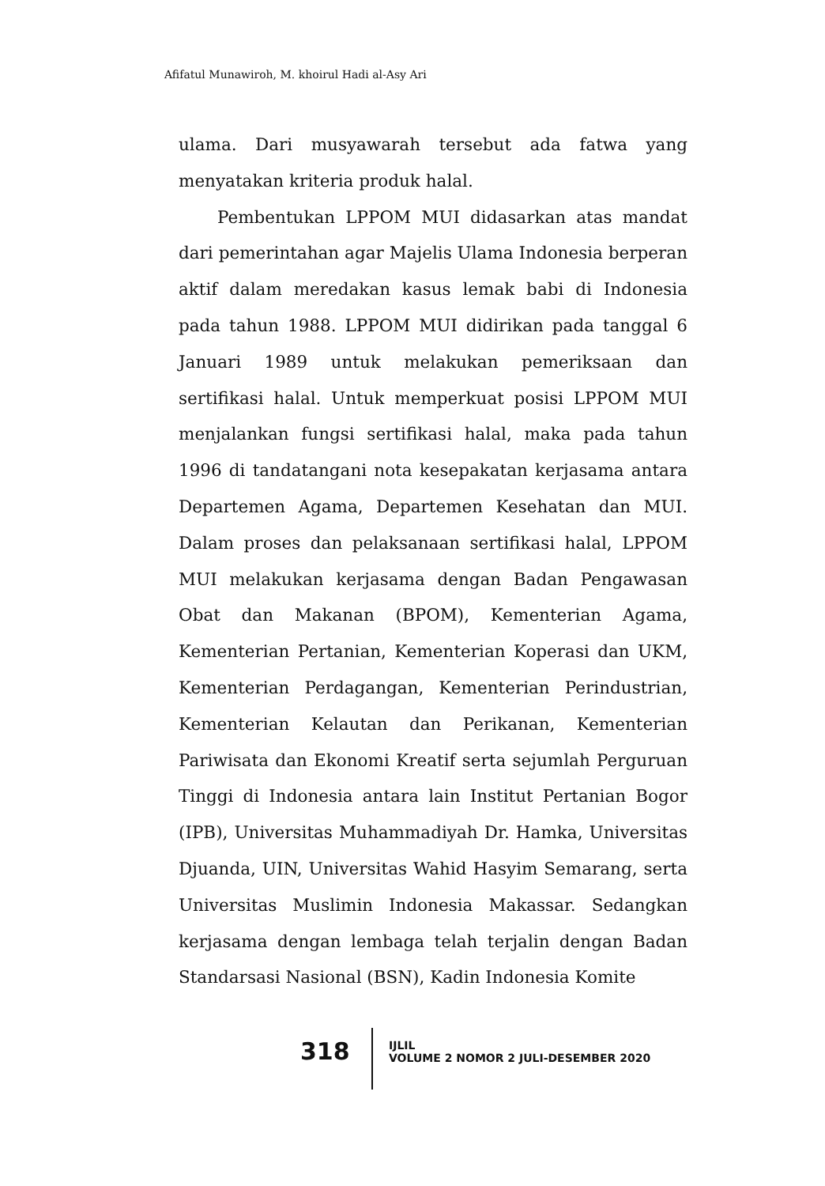Afifatul Munawiroh, M. khoirul Hadi al-Asy Ari
ulama. Dari musyawarah tersebut ada fatwa yang menyatakan kriteria produk halal.
Pembentukan LPPOM MUI didasarkan atas mandat dari pemerintahan agar Majelis Ulama Indonesia berperan aktif dalam meredakan kasus lemak babi di Indonesia pada tahun 1988. LPPOM MUI didirikan pada tanggal 6 Januari 1989 untuk melakukan pemeriksaan dan sertifikasi halal. Untuk memperkuat posisi LPPOM MUI menjalankan fungsi sertifikasi halal, maka pada tahun 1996 di tandatangani nota kesepakatan kerjasama antara Departemen Agama, Departemen Kesehatan dan MUI. Dalam proses dan pelaksanaan sertifikasi halal, LPPOM MUI melakukan kerjasama dengan Badan Pengawasan Obat dan Makanan (BPOM), Kementerian Agama, Kementerian Pertanian, Kementerian Koperasi dan UKM, Kementerian Perdagangan, Kementerian Perindustrian, Kementerian Kelautan dan Perikanan, Kementerian Pariwisata dan Ekonomi Kreatif serta sejumlah Perguruan Tinggi di Indonesia antara lain Institut Pertanian Bogor (IPB), Universitas Muhammadiyah Dr. Hamka, Universitas Djuanda, UIN, Universitas Wahid Hasyim Semarang, serta Universitas Muslimin Indonesia Makassar. Sedangkan kerjasama dengan lembaga telah terjalin dengan Badan Standarsasi Nasional (BSN), Kadin Indonesia Komite
318
IJLIL
VOLUME 2 NOMOR 2 JULI-DESEMBER 2020